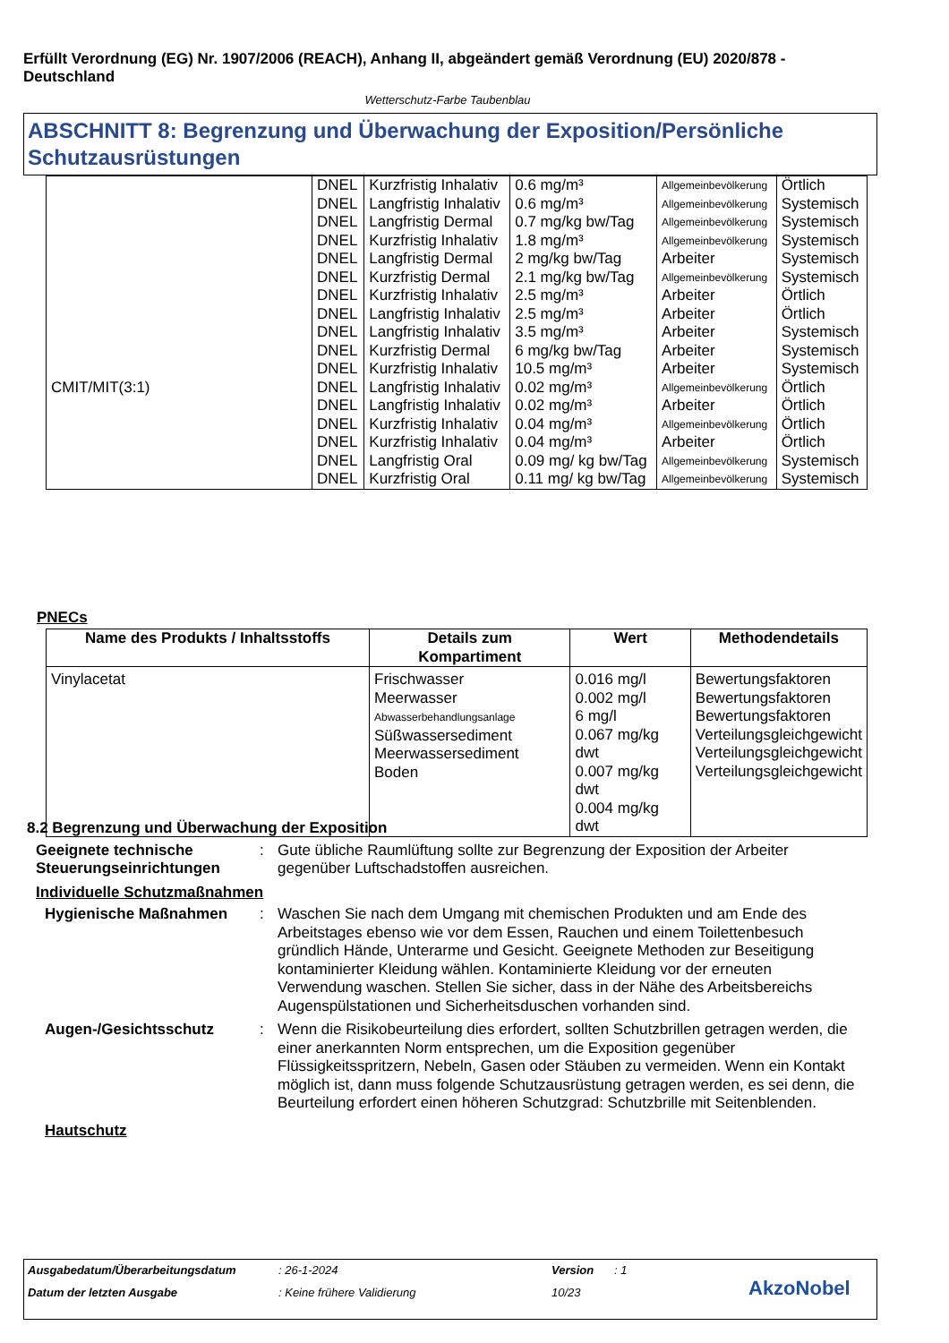Erfüllt Verordnung (EG) Nr. 1907/2006 (REACH), Anhang II, abgeändert gemäß Verordnung (EU) 2020/878 - Deutschland
Wetterschutz-Farbe Taubenblau
ABSCHNITT 8: Begrenzung und Überwachung der Exposition/Persönliche Schutzausrüstungen
| | DNEL | Kurzfristig Inhalativ | 0.6 mg/m³ | Allgemeinbevölkerung | Örtlich |
| | DNEL | Langfristig Inhalativ | 0.6 mg/m³ | Allgemeinbevölkerung | Systemisch |
| | DNEL | Langfristig Dermal | 0.7 mg/kg bw/Tag | Allgemeinbevölkerung | Systemisch |
| | DNEL | Kurzfristig Inhalativ | 1.8 mg/m³ | Allgemeinbevölkerung | Systemisch |
| | DNEL | Langfristig Dermal | 2 mg/kg bw/Tag | Arbeiter | Systemisch |
| | DNEL | Kurzfristig Dermal | 2.1 mg/kg bw/Tag | Allgemeinbevölkerung | Systemisch |
| | DNEL | Kurzfristig Inhalativ | 2.5 mg/m³ | Arbeiter | Örtlich |
| | DNEL | Langfristig Inhalativ | 2.5 mg/m³ | Arbeiter | Örtlich |
| | DNEL | Langfristig Inhalativ | 3.5 mg/m³ | Arbeiter | Systemisch |
| | DNEL | Kurzfristig Dermal | 6 mg/kg bw/Tag | Arbeiter | Systemisch |
| | DNEL | Kurzfristig Inhalativ | 10.5 mg/m³ | Arbeiter | Systemisch |
| CMIT/MIT(3:1) | DNEL | Langfristig Inhalativ | 0.02 mg/m³ | Allgemeinbevölkerung | Örtlich |
| | DNEL | Langfristig Inhalativ | 0.02 mg/m³ | Arbeiter | Örtlich |
| | DNEL | Kurzfristig Inhalativ | 0.04 mg/m³ | Allgemeinbevölkerung | Örtlich |
| | DNEL | Kurzfristig Inhalativ | 0.04 mg/m³ | Arbeiter | Örtlich |
| | DNEL | Langfristig Oral | 0.09 mg/ kg bw/Tag | Allgemeinbevölkerung | Systemisch |
| | DNEL | Kurzfristig Oral | 0.11 mg/ kg bw/Tag | Allgemeinbevölkerung | Systemisch |
PNECs
| Name des Produkts / Inhaltsstoffs | Details zum Kompartiment | Wert | Methodendetails |
| --- | --- | --- | --- |
| Vinylacetat | Frischwasser Meerwasser Abwasserbehandlungsanlage Süßwassersediment Meerwassersediment Boden | 0.016 mg/l 0.002 mg/l 6 mg/l 0.067 mg/kg dwt 0.007 mg/kg dwt 0.004 mg/kg dwt | Bewertungsfaktoren Bewertungsfaktoren Bewertungsfaktoren Verteilungsgleichgewicht Verteilungsgleichgewicht Verteilungsgleichgewicht |
8.2 Begrenzung und Überwachung der Exposition
Geeignete technische Steuerungseinrichtungen
: Gute übliche Raumlüftung sollte zur Begrenzung der Exposition der Arbeiter gegenüber Luftschadstoffen ausreichen.
Individuelle Schutzmaßnahmen
Hygienische Maßnahmen : Waschen Sie nach dem Umgang mit chemischen Produkten und am Ende des Arbeitstages ebenso wie vor dem Essen, Rauchen und einem Toilettenbesuch gründlich Hände, Unterarme und Gesicht. Geeignete Methoden zur Beseitigung kontaminierter Kleidung wählen. Kontaminierte Kleidung vor der erneuten Verwendung waschen. Stellen Sie sicher, dass in der Nähe des Arbeitsbereichs Augenspülstationen und Sicherheitsduschen vorhanden sind.
Augen-/Gesichtsschutz : Wenn die Risikobeurteilung dies erfordert, sollten Schutzbrillen getragen werden, die einer anerkannten Norm entsprechen, um die Exposition gegenüber Flüssigkeitsspritzern, Nebeln, Gasen oder Stäuben zu vermeiden. Wenn ein Kontakt möglich ist, dann muss folgende Schutzausrüstung getragen werden, es sei denn, die Beurteilung erfordert einen höheren Schutzgrad: Schutzbrille mit Seitenblenden.
Hautschutz
Ausgabedatum/Überarbeitungsdatum: 26-1-2024 Version: 1
Datum der letzten Ausgabe: Keine frühere Validierung 10/23 AkzoNobel